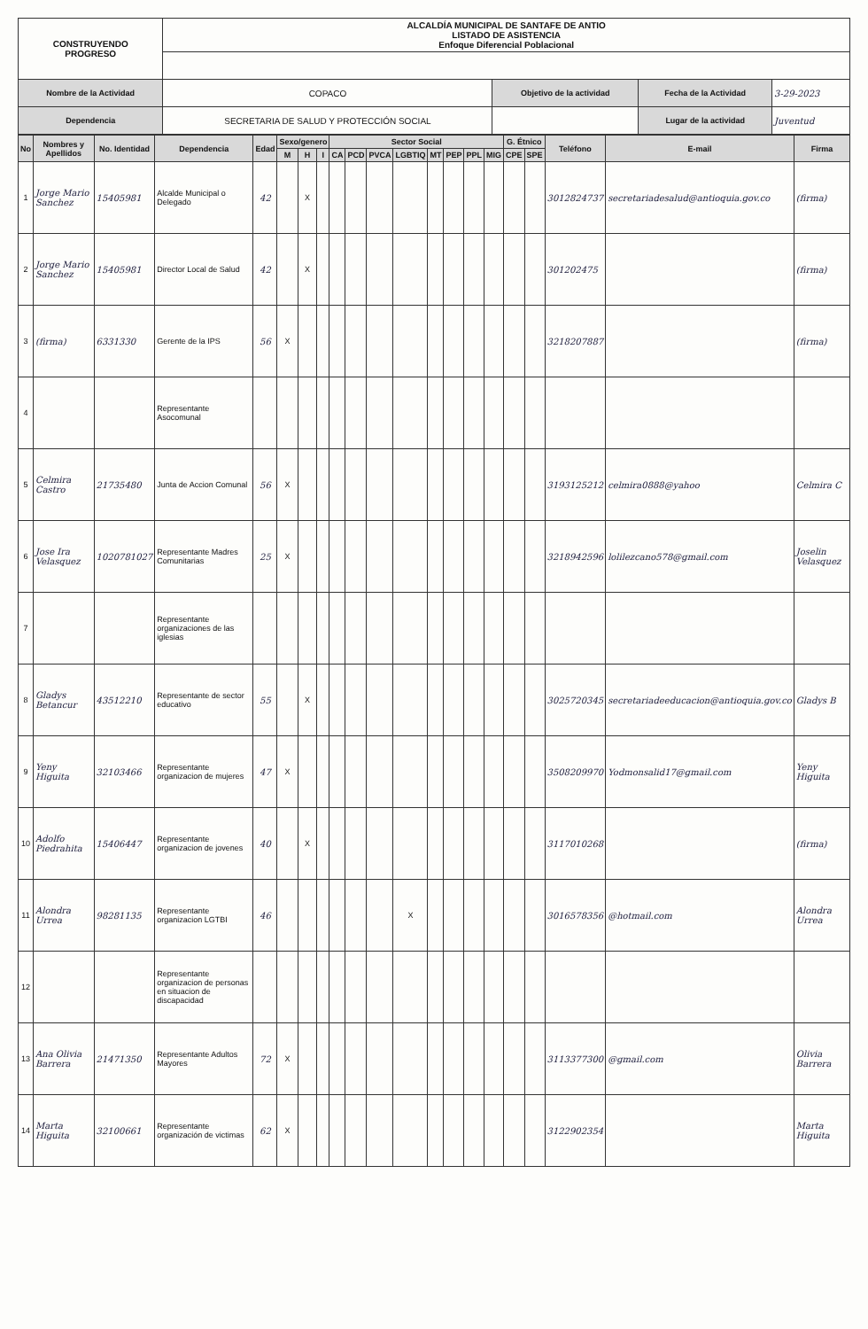| CONSTRUYENDO PROGRESO | ALCALDÍA MUNICIPAL DE SANTAFE DE ANTIO LISTADO DE ASISTENCIA Enfoque Diferencial Poblacional | | | |
| Nombre de la Actividad | COPACO | Objetivo de la actividad | Fecha de la Actividad | 3-29-2023 |
| Dependencia | SECRETARIA DE SALUD Y PROTECCIÓN SOCIAL | | Lugar de la actividad | Juventud |
| No | Nombres y Apellidos | No. Identidad | Dependencia | Edad | Sexo/genero | | | Sector Social | | | | | | | | G. Étnico | | Teléfono | E-mail | Firma |
| --- | --- | --- | --- | --- | --- | --- | --- | --- | --- | --- | --- | --- | --- | --- | --- | --- | --- | --- | --- | --- |
| | | | | | M | H | I | CA | PCD | PVCA | LGBTIQ | MT | PEP | PPL | MIG | CPE | SPE | | | |
| 1 | Jorge Mario Sanchez | 15405981 | Alcalde Municipal o Delegado | 42 | | X | | | | | | | | | | | | 3012824737 | secretariadesalud@antioquia.gov.co | (firma) |
| 2 | Jorge Mario Sanchez | 15405981 | Director Local de Salud | 42 | | X | | | | | | | | | | | | 301202475 | | (firma) |
| 3 | (firma) | 6331330 | Gerente de la IPS | 56 | X | | | | | | | | | | | | | 3218207887 | | (firma) |
| 4 | | | Representante Asocomunal | | | | | | | | | | | | | | | | | |
| 5 | Celmira Castro | 21735480 | Junta de Accion Comunal | 56 | X | | | | | | | | | | | | | 3193125212 | celmira0888@yahoo | Celmira C |
| 6 | Jose Ira Velasquez | 1020781027 | Representante Madres Comunitarias | 25 | X | | | | | | | | | | | | | 3218942596 | lolilezcano578@gmail.com | Joselin Velasquez |
| 7 | | | Representante organizaciones de las iglesias | | | | | | | | | | | | | | | | | |
| 8 | Gladys Betancur | 43512210 | Representante de sector educativo | 55 | | X | | | | | | | | | | | | 3025720345 | secretariadeeducacion@antioquia.gov.co | Gladys B |
| 9 | Yeny Higuita | 32103466 | Representante organizacion de mujeres | 47 | X | | | | | | | | | | | | | 3508209970 | Yodmonsalid17@gmail.com | Yeny Higuita |
| 10 | Adolfo Piedrahita | 15406447 | Representante organizacion de jovenes | 40 | | X | | | | | | | | | | | | 3117010268 | | (firma) |
| 11 | Alondra Urrea | 98281135 | Representante organizacion LGTBI | 46 | | | | | | | X | | | | | | | 3016578356 | @hotmail.com | Alondra Urrea |
| 12 | | | Representante organizacion de personas en situacion de discapacidad | | | | | | | | | | | | | | | | | |
| 13 | Ana Olivia Barrera | 21471350 | Representante Adultos Mayores | 72 | X | | | | | | | | | | | | | 3113377300 | @gmail.com | Olivia Barrera |
| 14 | Marta Higuita | 32100661 | Representante organización de victimas | 62 | X | | | | | | | | | | | | | 3122902354 | | Marta Higuita |